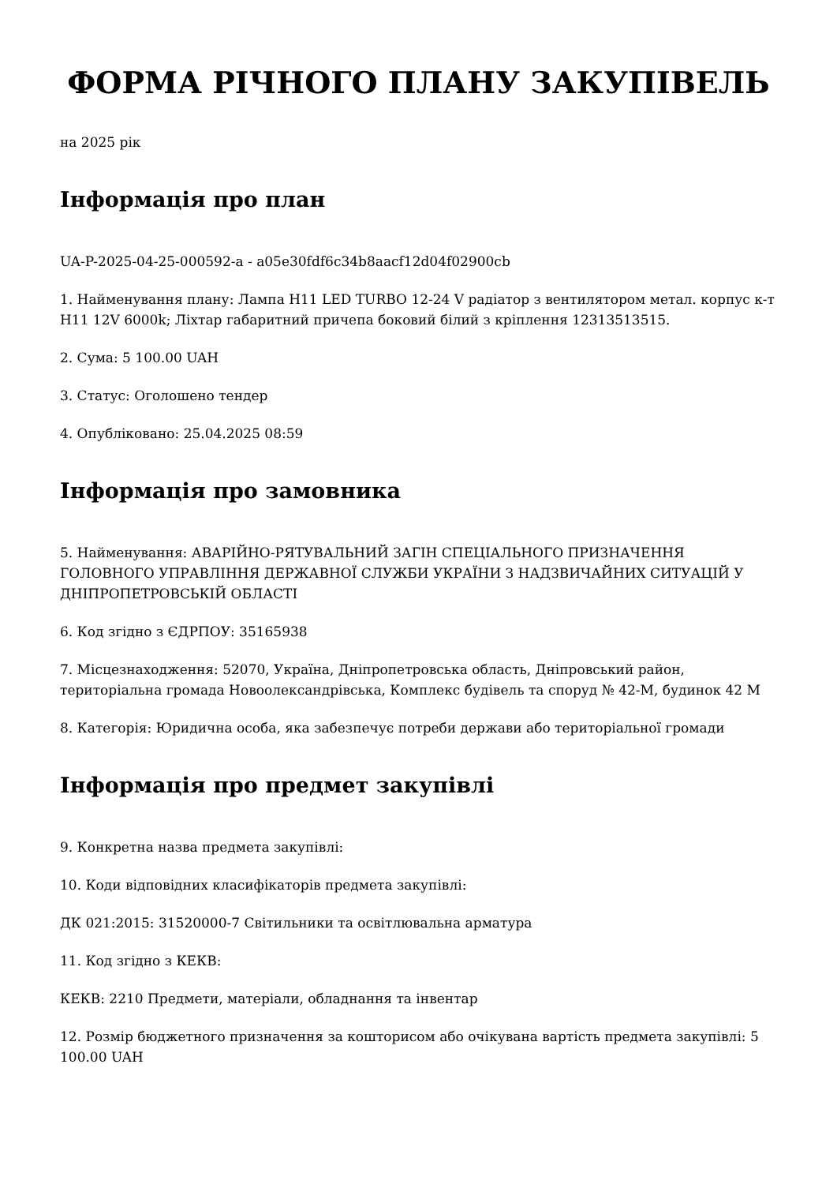ФОРМА РІЧНОГО ПЛАНУ ЗАКУПІВЕЛЬ
на 2025 рік
Інформація про план
UA-P-2025-04-25-000592-a - a05e30fdf6c34b8aacf12d04f02900cb
1. Найменування плану: Лампа H11 LED TURBO 12-24 V радіатор з вентилятором метал. корпус к-т H11 12V 6000k; Ліхтар габаритний причепа боковий білий з кріплення 12313513515.
2. Сума: 5 100.00 UAH
3. Статус: Оголошено тендер
4. Опубліковано: 25.04.2025 08:59
Інформація про замовника
5. Найменування: АВАРІЙНО-РЯТУВАЛЬНИЙ ЗАГІН СПЕЦІАЛЬНОГО ПРИЗНАЧЕННЯ ГОЛОВНОГО УПРАВЛІННЯ ДЕРЖАВНОЇ СЛУЖБИ УКРАЇНИ З НАДЗВИЧАЙНИХ СИТУАЦІЙ У ДНІПРОПЕТРОВСЬКІЙ ОБЛАСТІ
6. Код згідно з ЄДРПОУ: 35165938
7. Місцезнаходження: 52070, Україна, Дніпропетровська область, Дніпровський район, територіальна громада Новоолександрівська, Комплекс будівель та споруд № 42-М, будинок 42 М
8. Категорія: Юридична особа, яка забезпечує потреби держави або територіальної громади
Інформація про предмет закупівлі
9. Конкретна назва предмета закупівлі:
10. Коди відповідних класифікаторів предмета закупівлі:
ДК 021:2015: 31520000-7 Світильники та освітлювальна арматура
11. Код згідно з КЕКВ:
КЕКВ: 2210 Предмети, матеріали, обладнання та інвентар
12. Розмір бюджетного призначення за кошторисом або очікувана вартість предмета закупівлі: 5 100.00 UAH